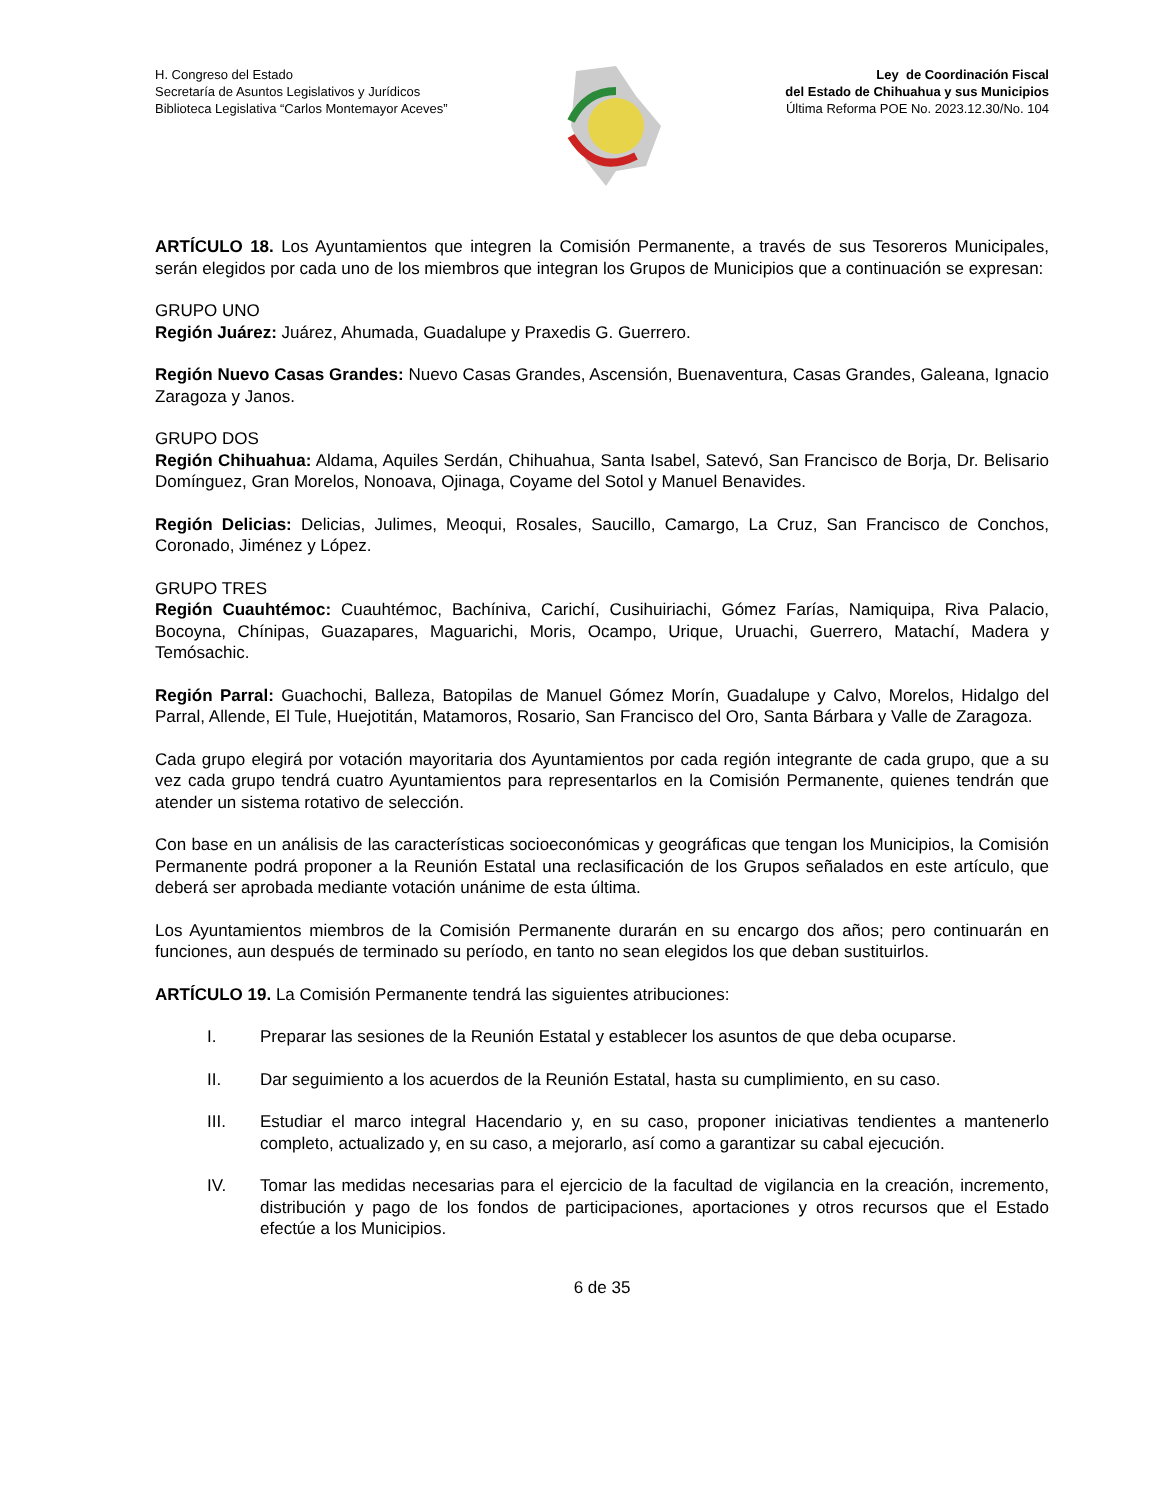H. Congreso del Estado
Secretaría de Asuntos Legislativos y Jurídicos
Biblioteca Legislativa “Carlos Montemayor Aceves”
Ley de Coordinación Fiscal
del Estado de Chihuahua y sus Municipios
Última Reforma POE No. 2023.12.30/No. 104
ARTÍCULO 18. Los Ayuntamientos que integren la Comisión Permanente, a través de sus Tesoreros Municipales, serán elegidos por cada uno de los miembros que integran los Grupos de Municipios que a continuación se expresan:
GRUPO UNO
Región Juárez: Juárez, Ahumada, Guadalupe y Praxedis G. Guerrero.
Región Nuevo Casas Grandes: Nuevo Casas Grandes, Ascensión, Buenaventura, Casas Grandes, Galeana, Ignacio Zaragoza y Janos.
GRUPO DOS
Región Chihuahua: Aldama, Aquiles Serdán, Chihuahua, Santa Isabel, Satevó, San Francisco de Borja, Dr. Belisario Domínguez, Gran Morelos, Nonoava, Ojinaga, Coyame del Sotol y Manuel Benavides.
Región Delicias: Delicias, Julimes, Meoqui, Rosales, Saucillo, Camargo, La Cruz, San Francisco de Conchos, Coronado, Jiménez y López.
GRUPO TRES
Región Cuauhtémoc: Cuauhtémoc, Bachíniva, Carichí, Cusihuiriachi, Gómez Farías, Namiquipa, Riva Palacio, Bocoyna, Chínipas, Guazapares, Maguarichi, Moris, Ocampo, Urique, Uruachi, Guerrero, Matachí, Madera y Temósachic.
Región Parral: Guachochi, Balleza, Batopilas de Manuel Gómez Morín, Guadalupe y Calvo, Morelos, Hidalgo del Parral, Allende, El Tule, Huejotitán, Matamoros, Rosario, San Francisco del Oro, Santa Bárbara y Valle de Zaragoza.
Cada grupo elegirá por votación mayoritaria dos Ayuntamientos por cada región integrante de cada grupo, que a su vez cada grupo tendrá cuatro Ayuntamientos para representarlos en la Comisión Permanente, quienes tendrán que atender un sistema rotativo de selección.
Con base en un análisis de las características socioeconómicas y geográficas que tengan los Municipios, la Comisión Permanente podrá proponer a la Reunión Estatal una reclasificación de los Grupos señalados en este artículo, que deberá ser aprobada mediante votación unánime de esta última.
Los Ayuntamientos miembros de la Comisión Permanente durarán en su encargo dos años; pero continuarán en funciones, aun después de terminado su período, en tanto no sean elegidos los que deban sustituirlos.
ARTÍCULO 19. La Comisión Permanente tendrá las siguientes atribuciones:
I. Preparar las sesiones de la Reunión Estatal y establecer los asuntos de que deba ocuparse.
II. Dar seguimiento a los acuerdos de la Reunión Estatal, hasta su cumplimiento, en su caso.
III. Estudiar el marco integral Hacendario y, en su caso, proponer iniciativas tendientes a mantenerlo completo, actualizado y, en su caso, a mejorarlo, así como a garantizar su cabal ejecución.
IV. Tomar las medidas necesarias para el ejercicio de la facultad de vigilancia en la creación, incremento, distribución y pago de los fondos de participaciones, aportaciones y otros recursos que el Estado efectúe a los Municipios.
6 de 35